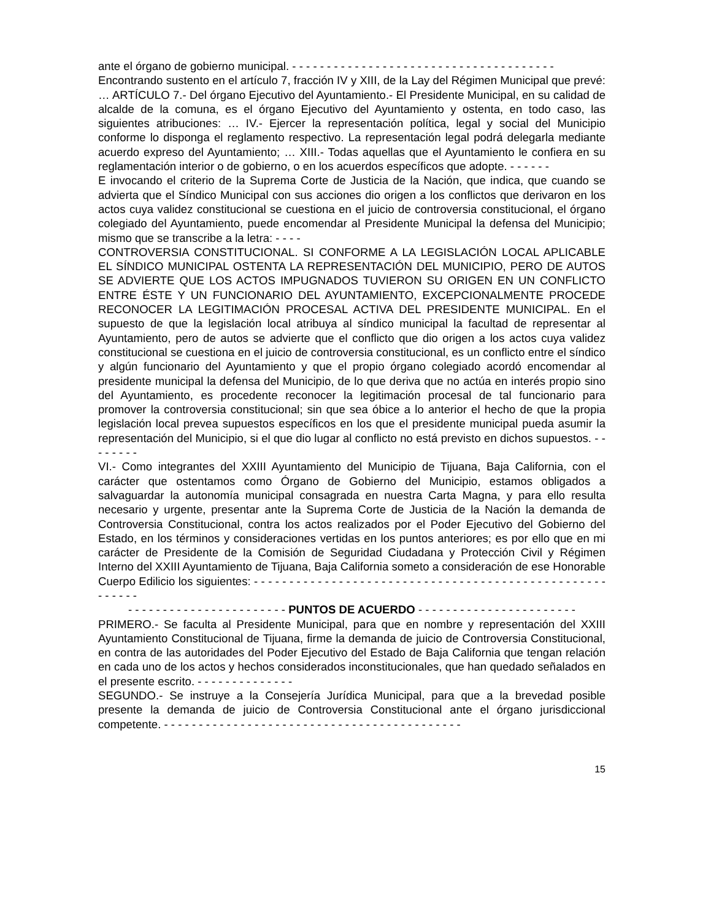ante el órgano de gobierno municipal. - - - - - - - - - - - - - - - - - - - - - - - - - - - - - - - - - - - - - -
Encontrando sustento en el artículo 7, fracción IV y XIII, de la Lay del Régimen Municipal que prevé: … ARTÍCULO 7.- Del órgano Ejecutivo del Ayuntamiento.- El Presidente Municipal, en su calidad de alcalde de la comuna, es el órgano Ejecutivo del Ayuntamiento y ostenta, en todo caso, las siguientes atribuciones: … IV.- Ejercer la representación política, legal y social del Municipio conforme lo disponga el reglamento respectivo. La representación legal podrá delegarla mediante acuerdo expreso del Ayuntamiento; … XIII.- Todas aquellas que el Ayuntamiento le confiera en su reglamentación interior o de gobierno, o en los acuerdos específicos que adopte. - - - - - -
E invocando el criterio de la Suprema Corte de Justicia de la Nación, que indica, que cuando se advierta que el Síndico Municipal con sus acciones dio origen a los conflictos que derivaron en los actos cuya validez constitucional se cuestiona en el juicio de controversia constitucional, el órgano colegiado del Ayuntamiento, puede encomendar al Presidente Municipal la defensa del Municipio; mismo que se transcribe a la letra: - - - -
CONTROVERSIA CONSTITUCIONAL. SI CONFORME A LA LEGISLACIÓN LOCAL APLICABLE EL SÍNDICO MUNICIPAL OSTENTA LA REPRESENTACIÓN DEL MUNICIPIO, PERO DE AUTOS SE ADVIERTE QUE LOS ACTOS IMPUGNADOS TUVIERON SU ORIGEN EN UN CONFLICTO ENTRE ÉSTE Y UN FUNCIONARIO DEL AYUNTAMIENTO, EXCEPCIONALMENTE PROCEDE RECONOCER LA LEGITIMACIÓN PROCESAL ACTIVA DEL PRESIDENTE MUNICIPAL. En el supuesto de que la legislación local atribuya al síndico municipal la facultad de representar al Ayuntamiento, pero de autos se advierte que el conflicto que dio origen a los actos cuya validez constitucional se cuestiona en el juicio de controversia constitucional, es un conflicto entre el síndico y algún funcionario del Ayuntamiento y que el propio órgano colegiado acordó encomendar al presidente municipal la defensa del Municipio, de lo que deriva que no actúa en interés propio sino del Ayuntamiento, es procedente reconocer la legitimación procesal de tal funcionario para promover la controversia constitucional; sin que sea óbice a lo anterior el hecho de que la propia legislación local prevea supuestos específicos en los que el presidente municipal pueda asumir la representación del Municipio, si el que dio lugar al conflicto no está previsto en dichos supuestos. - - - - - - - -
VI.- Como integrantes del XXIII Ayuntamiento del Municipio de Tijuana, Baja California, con el carácter que ostentamos como Órgano de Gobierno del Municipio, estamos obligados a salvaguardar la autonomía municipal consagrada en nuestra Carta Magna, y para ello resulta necesario y urgente, presentar ante la Suprema Corte de Justicia de la Nación la demanda de Controversia Constitucional, contra los actos realizados por el Poder Ejecutivo del Gobierno del Estado, en los términos y consideraciones vertidas en los puntos anteriores; es por ello que en mi carácter de Presidente de la Comisión de Seguridad Ciudadana y Protección Civil y Régimen Interno del XXIII Ayuntamiento de Tijuana, Baja California someto a consideración de ese Honorable Cuerpo Edilicio los siguientes: - - - - - - - - - - - - - - - - - - - - - - - - - - - - - - - - - - - - - - - - - - - - - - - - - - - - - - - -
- - - - - - - - - - - - - - - - - - - - - - - PUNTOS DE ACUERDO - - - - - - - - - - - - - - - - - - - - - - -
PRIMERO.- Se faculta al Presidente Municipal, para que en nombre y representación del XXIII Ayuntamiento Constitucional de Tijuana, firme la demanda de juicio de Controversia Constitucional, en contra de las autoridades del Poder Ejecutivo del Estado de Baja California que tengan relación en cada uno de los actos y hechos considerados inconstitucionales, que han quedado señalados en el presente escrito. - - - - - - - - - - - - - -
SEGUNDO.- Se instruye a la Consejería Jurídica Municipal, para que a la brevedad posible presente la demanda de juicio de Controversia Constitucional ante el órgano jurisdiccional competente. - - - - - - - - - - - - - - - - - - - - - - - - - - - - - - - - - - - - - - - - - - -
15